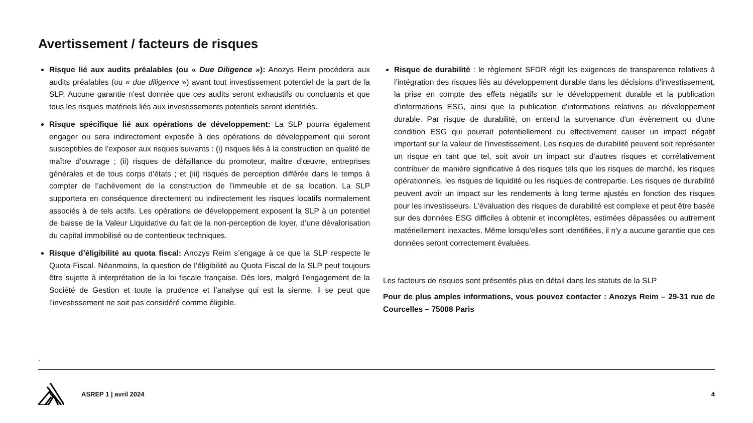Avertissement / facteurs de risques
Risque lié aux audits préalables (ou « Due Diligence »): Anozys Reim procédera aux audits préalables (ou « due diligence ») avant tout investissement potentiel de la part de la SLP. Aucune garantie n'est donnée que ces audits seront exhaustifs ou concluants et que tous les risques matériels liés aux investissements potentiels seront identifiés.
Risque spécifique lié aux opérations de développement: La SLP pourra également engager ou sera indirectement exposée à des opérations de développement qui seront susceptibles de l’exposer aux risques suivants : (i) risques liés à la construction en qualité de maître d’ouvrage ; (ii) risques de défaillance du promoteur, maître d’œuvre, entreprises générales et de tous corps d'états ; et (iii) risques de perception différée dans le temps à compter de l’achèvement de la construction de l’immeuble et de sa location. La SLP supportera en conséquence directement ou indirectement les risques locatifs normalement associés à de tels actifs. Les opérations de développement exposent la SLP à un potentiel de baisse de la Valeur Liquidative du fait de la non-perception de loyer, d’une dévalorisation du capital immobilisé ou de contentieux techniques.
Risque d’éligibilité au quota fiscal: Anozys Reim s’engage à ce que la SLP respecte le Quota Fiscal. Néanmoins, la question de l’éligibilité au Quota Fiscal de la SLP peut toujours être sujette à interprétation de la loi fiscale française. Dès lors, malgré l’engagement de la Société de Gestion et toute la prudence et l’analyse qui est la sienne, il se peut que l’investissement ne soit pas considéré comme éligible.
Risque de durabilité : le règlement SFDR régit les exigences de transparence relatives à l’intégration des risques liés au développement durable dans les décisions d'investissement, la prise en compte des effets négatifs sur le développement durable et la publication d'informations ESG, ainsi que la publication d'informations relatives au développement durable. Par risque de durabilité, on entend la survenance d'un évènement ou d'une condition ESG qui pourrait potentiellement ou effectivement causer un impact négatif important sur la valeur de l'investissement. Les risques de durabilité peuvent soit représenter un risque en tant que tel, soit avoir un impact sur d'autres risques et corrélativement contribuer de manière significative à des risques tels que les risques de marché, les risques opérationnels, les risques de liquidité ou les risques de contrepartie. Les risques de durabilité peuvent avoir un impact sur les rendements à long terme ajustés en fonction des risques pour les investisseurs. L'évaluation des risques de durabilité est complexe et peut être basée sur des données ESG difficiles à obtenir et incomplètes, estimées dépassées ou autrement matériellement inexactes. Même lorsqu'elles sont identifiées, il n'y a aucune garantie que ces données seront correctement évaluées.
Les facteurs de risques sont présentés plus en détail dans les statuts de la SLP
Pour de plus amples informations, vous pouvez contacter : Anozys Reim – 29-31 rue de Courcelles – 75008 Paris
.
ASREP 1 | avril 2024 4